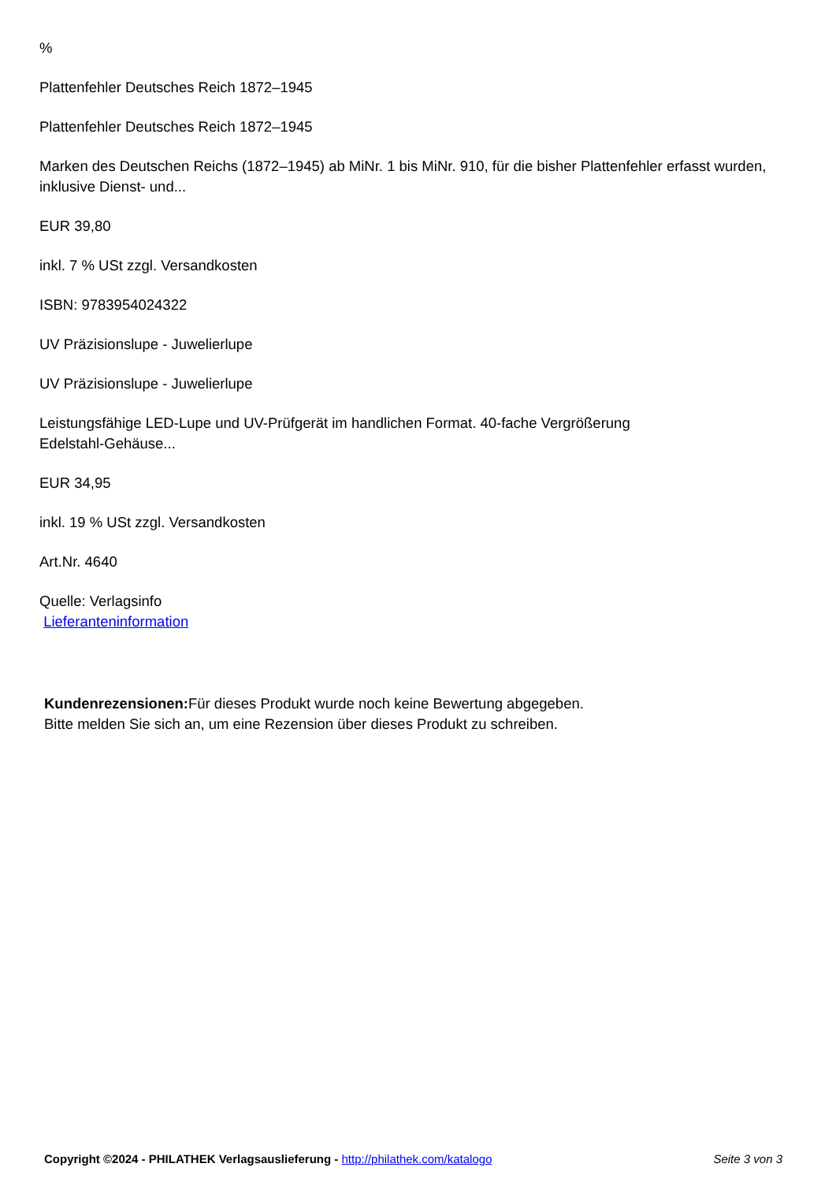%
Plattenfehler Deutsches Reich 1872–1945
Plattenfehler Deutsches Reich 1872–1945
Marken des Deutschen Reichs (1872–1945) ab MiNr. 1 bis MiNr. 910, für die bisher Plattenfehler erfasst wurden, inklusive Dienst- und...
EUR 39,80
inkl. 7 % USt zzgl. Versandkosten
ISBN: 9783954024322
UV Präzisionslupe - Juwelierlupe
UV Präzisionslupe - Juwelierlupe
Leistungsfähige LED-Lupe und UV-Prüfgerät im handlichen Format. 40-fache Vergrößerung
Edelstahl-Gehäuse...
EUR 34,95
inkl. 19 % USt zzgl. Versandkosten
Art.Nr. 4640
Quelle: Verlagsinfo
Lieferanteninformation
Kundenrezensionen: Für dieses Produkt wurde noch keine Bewertung abgegeben.
Bitte melden Sie sich an, um eine Rezension über dieses Produkt zu schreiben.
Copyright ©2024 - PHILATHEK Verlagsauslieferung - http://philathek.com/katalogo Seite 3 von 3